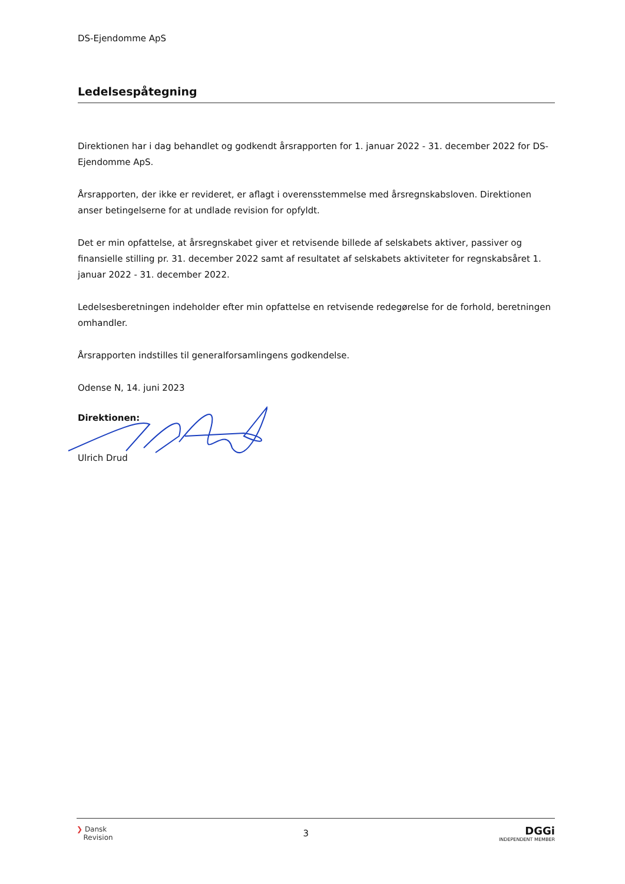DS-Ejendomme ApS
Ledelsespåtegning
Direktionen har i dag behandlet og godkendt årsrapporten for 1. januar 2022 - 31. december 2022 for DS-Ejendomme ApS.
Årsrapporten, der ikke er revideret, er aflagt i overensstemmelse med årsregnskabsloven. Direktionen anser betingelserne for at undlade revision for opfyldt.
Det er min opfattelse, at årsregnskabet giver et retvisende billede af selskabets aktiver, passiver og finansielle stilling pr. 31. december 2022 samt af resultatet af selskabets aktiviteter for regnskabsåret 1. januar 2022 - 31. december 2022.
Ledelsesberetningen indeholder efter min opfattelse en retvisende redegørelse for de forhold, beretningen omhandler.
Årsrapporten indstilles til generalforsamlingens godkendelse.
Odense N, 14. juni 2023
Direktionen:
Ulrich Drud
❯ Dansk
Revision
3
DGGi
INDEPENDENT MEMBER